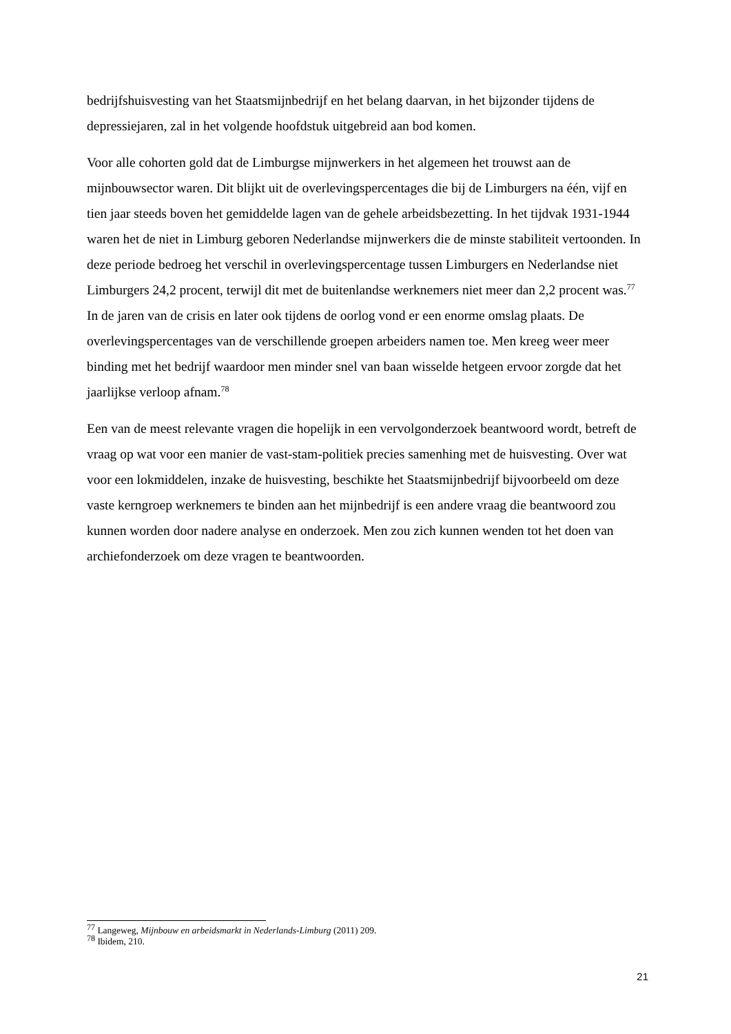bedrijfshuisvesting van het Staatsmijnbedrijf en het belang daarvan, in het bijzonder tijdens de depressiejaren, zal in het volgende hoofdstuk uitgebreid aan bod komen.
Voor alle cohorten gold dat de Limburgse mijnwerkers in het algemeen het trouwst aan de mijnbouwsector waren. Dit blijkt uit de overlevingspercentages die bij de Limburgers na één, vijf en tien jaar steeds boven het gemiddelde lagen van de gehele arbeidsbezetting. In het tijdvak 1931-1944 waren het de niet in Limburg geboren Nederlandse mijnwerkers die de minste stabiliteit vertoonden. In deze periode bedroeg het verschil in overlevingspercentage tussen Limburgers en Nederlandse niet Limburgers 24,2 procent, terwijl dit met de buitenlandse werknemers niet meer dan 2,2 procent was.<sup>77</sup> In de jaren van de crisis en later ook tijdens de oorlog vond er een enorme omslag plaats. De overlevingspercentages van de verschillende groepen arbeiders namen toe. Men kreeg weer meer binding met het bedrijf waardoor men minder snel van baan wisselde hetgeen ervoor zorgde dat het jaarlijkse verloop afnam.<sup>78</sup>
Een van de meest relevante vragen die hopelijk in een vervolgonderzoek beantwoord wordt, betreft de vraag op wat voor een manier de vast-stam-politiek precies samenhing met de huisvesting. Over wat voor een lokmiddelen, inzake de huisvesting, beschikte het Staatsmijnbedrijf bijvoorbeeld om deze vaste kerngroep werknemers te binden aan het mijnbedrijf is een andere vraag die beantwoord zou kunnen worden door nadere analyse en onderzoek. Men zou zich kunnen wenden tot het doen van archiefonderzoek om deze vragen te beantwoorden.
<sup>77</sup> Langeweg, Mijnbouw en arbeidsmarkt in Nederlands-Limburg (2011) 209.
<sup>78</sup> Ibidem, 210.
21